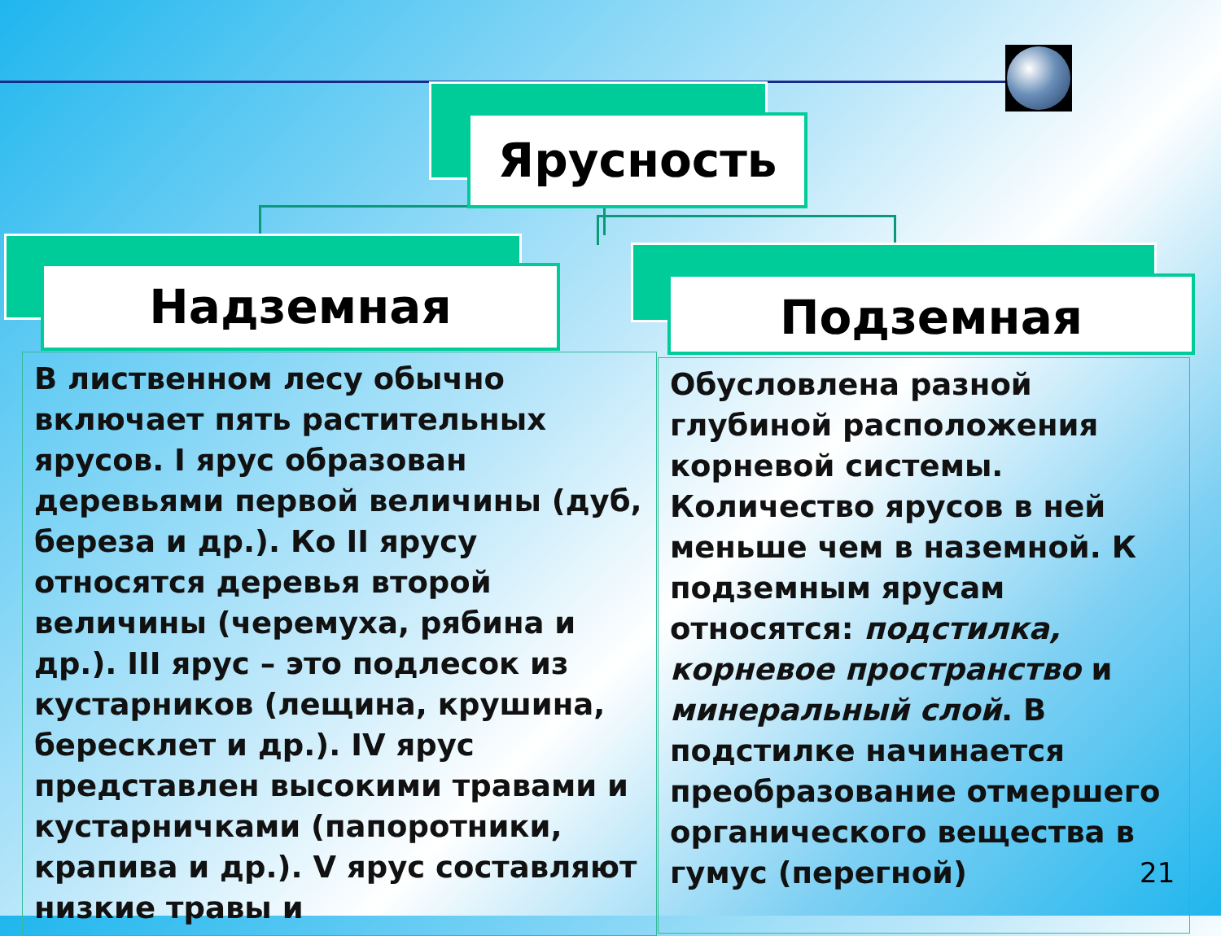Ярусность
Надземная Подземная
В лиственном лесу обычно включает пять растительных ярусов. I ярус образован деревьями первой величины (дуб, береза и др.). Ко II ярусу относятся деревья второй величины (черемуха, рябина и др.). III ярус – это подлесок из кустарников (лещина, крушина, бересклет и др.). IV ярус представлен высокими травами и кустарничками (папоротники, крапива и др.). V ярус составляют низкие травы и
Обусловлена разной глубиной расположения корневой системы. Количество ярусов в ней меньше чем в наземной. К подземным ярусам относятся: подстилка, корневое пространство и минеральный слой. В подстилке начинается преобразование отмершего органического вещества в гумус (перегной)
21